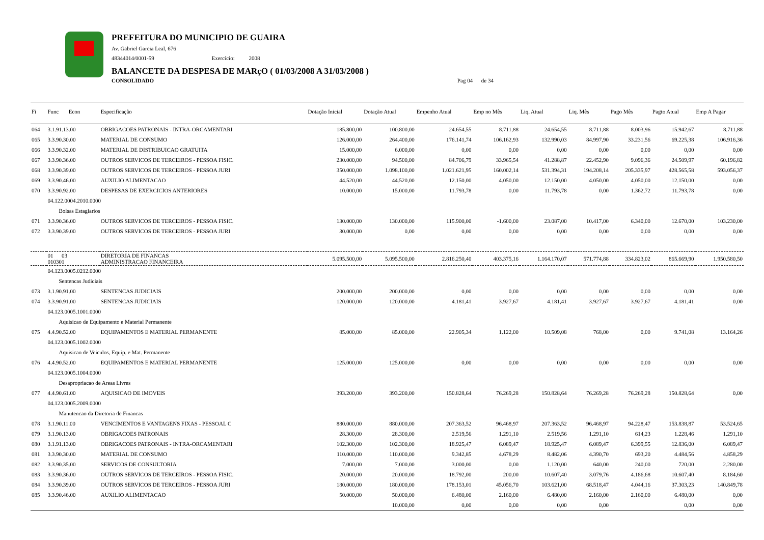PREFEITURA DO MUNICIPIO DE GUAIRA
Av. Gabriel Garcia Leal, 676
48344014/0001-59 Exercício: 2008
BALANCETE DA DESPESA DE MARçO ( 01/03/2008 A 31/03/2008 )
CONSOLIDADO Pag 04 de 34
| Fi | Func Econ | Especificação | Dotação Inicial | Dotação Atual | Empenho Atual | Emp no Mês | Liq. Atual | Liq. Mês | Pago Mês | Pagto Atual | Emp A Pagar |
| --- | --- | --- | --- | --- | --- | --- | --- | --- | --- | --- | --- |
| 064 | 3.1.91.13.00 | OBRIGACOES PATRONAIS - INTRA-ORCAMENTARI | 185.800,00 | 100.800,00 | 24.654,55 | 8.711,88 | 24.654,55 | 8.711,88 | 8.003,96 | 15.942,67 | 8.711,88 |
| 065 | 3.3.90.30.00 | MATERIAL DE CONSUMO | 126.000,00 | 264.400,00 | 176.141,74 | 106.162,93 | 132.990,03 | 84.997,90 | 33.231,56 | 69.225,38 | 106.916,36 |
| 066 | 3.3.90.32.00 | MATERIAL DE DISTRIBUICAO GRATUITA | 15.000,00 | 6.000,00 | 0,00 | 0,00 | 0,00 | 0,00 | 0,00 | 0,00 | 0,00 |
| 067 | 3.3.90.36.00 | OUTROS SERVICOS DE TERCEIROS - PESSOA FISIC. | 230.000,00 | 94.500,00 | 84.706,79 | 33.965,54 | 41.288,87 | 22.452,90 | 9.096,36 | 24.509,97 | 60.196,82 |
| 068 | 3.3.90.39.00 | OUTROS SERVICOS DE TERCEIROS - PESSOA JURI | 350.000,00 | 1.098.100,00 | 1.021.621,95 | 160.002,14 | 531.394,31 | 194.208,14 | 205.335,97 | 428.565,58 | 593.056,37 |
| 069 | 3.3.90.46.00 | AUXILIO ALIMENTACAO | 44.520,00 | 44.520,00 | 12.150,00 | 4.050,00 | 12.150,00 | 4.050,00 | 4.050,00 | 12.150,00 | 0,00 |
| 070 | 3.3.90.92.00 | DESPESAS DE EXERCICIOS ANTERIORES | 10.000,00 | 15.000,00 | 11.793,78 | 0,00 | 11.793,78 | 0,00 | 1.362,72 | 11.793,78 | 0,00 |
| | 04.122.0004.2010.0000 | | | | | | | | | | |
| | Bolsas Estagiarios | | | | | | | | | | |
| 071 | 3.3.90.36.00 | OUTROS SERVICOS DE TERCEIROS - PESSOA FISIC. | 130.000,00 | 130.000,00 | 115.900,00 | -1.600,00 | 23.087,00 | 10.417,00 | 6.340,00 | 12.670,00 | 103.230,00 |
| 072 | 3.3.90.39.00 | OUTROS SERVICOS DE TERCEIROS - PESSOA JURI | 30.000,00 | 0,00 | 0,00 | 0,00 | 0,00 | 0,00 | 0,00 | 0,00 | 0,00 |
| | 01 03 010301 | DIRETORIA DE FINANCAS ADMINISTRACAO FINANCEIRA | 5.095.500,00 | 5.095.500,00 | 2.816.250,40 | 403.375,16 | 1.164.170,07 | 571.774,88 | 334.823,02 | 865.669,90 | 1.950.580,50 |
| | 04.123.0005.0212.0000 | | | | | | | | | | |
| | Sentencas Judiciais | | | | | | | | | | |
| 073 | 3.1.90.91.00 | SENTENCAS JUDICIAIS | 200.000,00 | 200.000,00 | 0,00 | 0,00 | 0,00 | 0,00 | 0,00 | 0,00 | 0,00 |
| 074 | 3.3.90.91.00 | SENTENCAS JUDICIAIS | 120.000,00 | 120.000,00 | 4.181,41 | 3.927,67 | 4.181,41 | 3.927,67 | 3.927,67 | 4.181,41 | 0,00 |
| | 04.123.0005.1001.0000 | | | | | | | | | | |
| | Aquisicao de Equipamento e Material Permanente | | | | | | | | | | |
| 075 | 4.4.90.52.00 | EQUIPAMENTOS E MATERIAL PERMANENTE | 85.000,00 | 85.000,00 | 22.905,34 | 1.122,00 | 10.509,08 | 768,00 | 0,00 | 9.741,08 | 13.164,26 |
| | 04.123.0005.1002.0000 | | | | | | | | | | |
| | Aquisicao de Veiculos, Equip. e Mat. Permanente | | | | | | | | | | |
| 076 | 4.4.90.52.00 | EQUIPAMENTOS E MATERIAL PERMANENTE | 125.000,00 | 125.000,00 | 0,00 | 0,00 | 0,00 | 0,00 | 0,00 | 0,00 | 0,00 |
| | 04.123.0005.1004.0000 | | | | | | | | | | |
| | Desapropriacao de Areas Livres | | | | | | | | | | |
| 077 | 4.4.90.61.00 | AQUISICAO DE IMOVEIS | 393.200,00 | 393.200,00 | 150.828,64 | 76.269,28 | 150.828,64 | 76.269,28 | 76.269,28 | 150.828,64 | 0,00 |
| | 04.123.0005.2009.0000 | | | | | | | | | | |
| | Manutencao da Diretoria de Financas | | | | | | | | | | |
| 078 | 3.1.90.11.00 | VENCIMENTOS E VANTAGENS FIXAS - PESSOAL C | 880.000,00 | 880.000,00 | 207.363,52 | 96.468,97 | 207.363,52 | 96.468,97 | 94.228,47 | 153.838,87 | 53.524,65 |
| 079 | 3.1.90.13.00 | OBRIGACOES PATRONAIS | 28.300,00 | 28.300,00 | 2.519,56 | 1.291,10 | 2.519,56 | 1.291,10 | 614,23 | 1.228,46 | 1.291,10 |
| 080 | 3.1.91.13.00 | OBRIGACOES PATRONAIS - INTRA-ORCAMENTARI | 102.300,00 | 102.300,00 | 18.925,47 | 6.089,47 | 18.925,47 | 6.089,47 | 6.399,55 | 12.836,00 | 6.089,47 |
| 081 | 3.3.90.30.00 | MATERIAL DE CONSUMO | 110.000,00 | 110.000,00 | 9.342,85 | 4.678,29 | 8.482,06 | 4.390,70 | 693,20 | 4.484,56 | 4.858,29 |
| 082 | 3.3.90.35.00 | SERVICOS DE CONSULTORIA | 7.000,00 | 7.000,00 | 3.000,00 | 0,00 | 1.120,00 | 640,00 | 240,00 | 720,00 | 2.280,00 |
| 083 | 3.3.90.36.00 | OUTROS SERVICOS DE TERCEIROS - PESSOA FISIC. | 20.000,00 | 20.000,00 | 18.792,00 | 200,00 | 10.607,40 | 3.079,76 | 4.186,68 | 10.607,40 | 8.184,60 |
| 084 | 3.3.90.39.00 | OUTROS SERVICOS DE TERCEIROS - PESSOA JURI | 180.000,00 | 180.000,00 | 178.153,01 | 45.056,70 | 103.621,00 | 68.518,47 | 4.044,16 | 37.303,23 | 140.849,78 |
| 085 | 3.3.90.46.00 | AUXILIO ALIMENTACAO | 50.000,00 | 50.000,00 | 6.480,00 | 2.160,00 | 6.480,00 | 2.160,00 | 2.160,00 | 6.480,00 | 0,00 |
| | | | | 10.000,00 | 0,00 | 0,00 | 0,00 | 0,00 | | 0,00 | 0,00 |